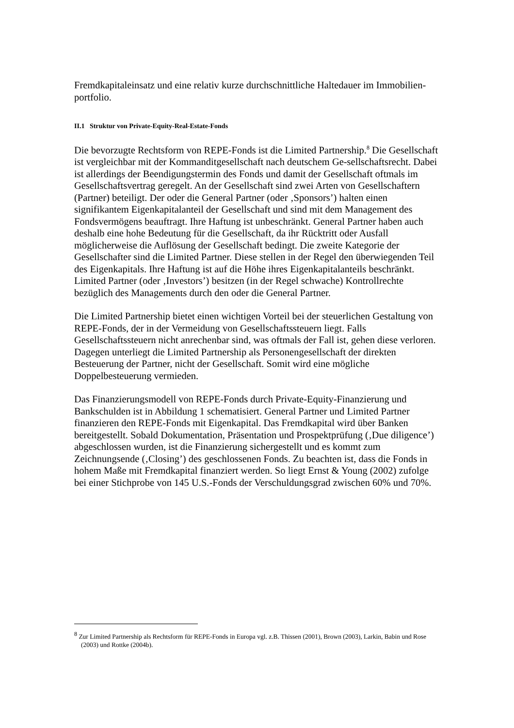Fremdkapitaleinsatz und eine relativ kurze durchschnittliche Haltedauer im Immobilien-portfolio.
II.1 Struktur von Private-Equity-Real-Estate-Fonds
Die bevorzugte Rechtsform von REPE-Fonds ist die Limited Partnership.<sup>8</sup> Die Gesellschaft ist vergleichbar mit der Kommanditgesellschaft nach deutschem Ge-sellschaftsrecht. Dabei ist allerdings der Beendigungstermin des Fonds und damit der Gesellschaft oftmals im Gesellschaftsvertrag geregelt. An der Gesellschaft sind zwei Arten von Gesellschaftern (Partner) beteiligt. Der oder die General Partner (oder ‚Sponsors’) halten einen signifikantem Eigenkapitalanteil der Gesellschaft und sind mit dem Management des Fondsvermögens beauftragt. Ihre Haftung ist unbeschränkt. General Partner haben auch deshalb eine hohe Bedeutung für die Gesellschaft, da ihr Rücktritt oder Ausfall möglicherweise die Auflösung der Gesellschaft bedingt. Die zweite Kategorie der Gesellschafter sind die Limited Partner. Diese stellen in der Regel den überwiegenden Teil des Eigenkapitals. Ihre Haftung ist auf die Höhe ihres Eigenkapitalanteils beschränkt. Limited Partner (oder ‚Investors’) besitzen (in der Regel schwache) Kontrollrechte bezüglich des Managements durch den oder die General Partner.
Die Limited Partnership bietet einen wichtigen Vorteil bei der steuerlichen Gestaltung von REPE-Fonds, der in der Vermeidung von Gesellschaftssteuern liegt. Falls Gesellschaftssteuern nicht anrechenbar sind, was oftmals der Fall ist, gehen diese verloren. Dagegen unterliegt die Limited Partnership als Personengesellschaft der direkten Besteuerung der Partner, nicht der Gesellschaft. Somit wird eine mögliche Doppelbesteuerung vermieden.
Das Finanzierungsmodell von REPE-Fonds durch Private-Equity-Finanzierung und Bankschulden ist in Abbildung 1 schematisiert. General Partner und Limited Partner finanzieren den REPE-Fonds mit Eigenkapital. Das Fremdkapital wird über Banken bereitgestellt. Sobald Dokumentation, Präsentation und Prospektprüfung (‚Due diligence’) abgeschlossen wurden, ist die Finanzierung sichergestellt und es kommt zum Zeichnungsende (‚Closing’) des geschlossenen Fonds. Zu beachten ist, dass die Fonds in hohem Maße mit Fremdkapital finanziert werden. So liegt Ernst & Young (2002) zufolge bei einer Stichprobe von 145 U.S.-Fonds der Verschuldungsgrad zwischen 60% und 70%.
<sup>8</sup> Zur Limited Partnership als Rechtsform für REPE-Fonds in Europa vgl. z.B. Thissen (2001), Brown (2003), Larkin, Babin und Rose (2003) und Rottke (2004b).